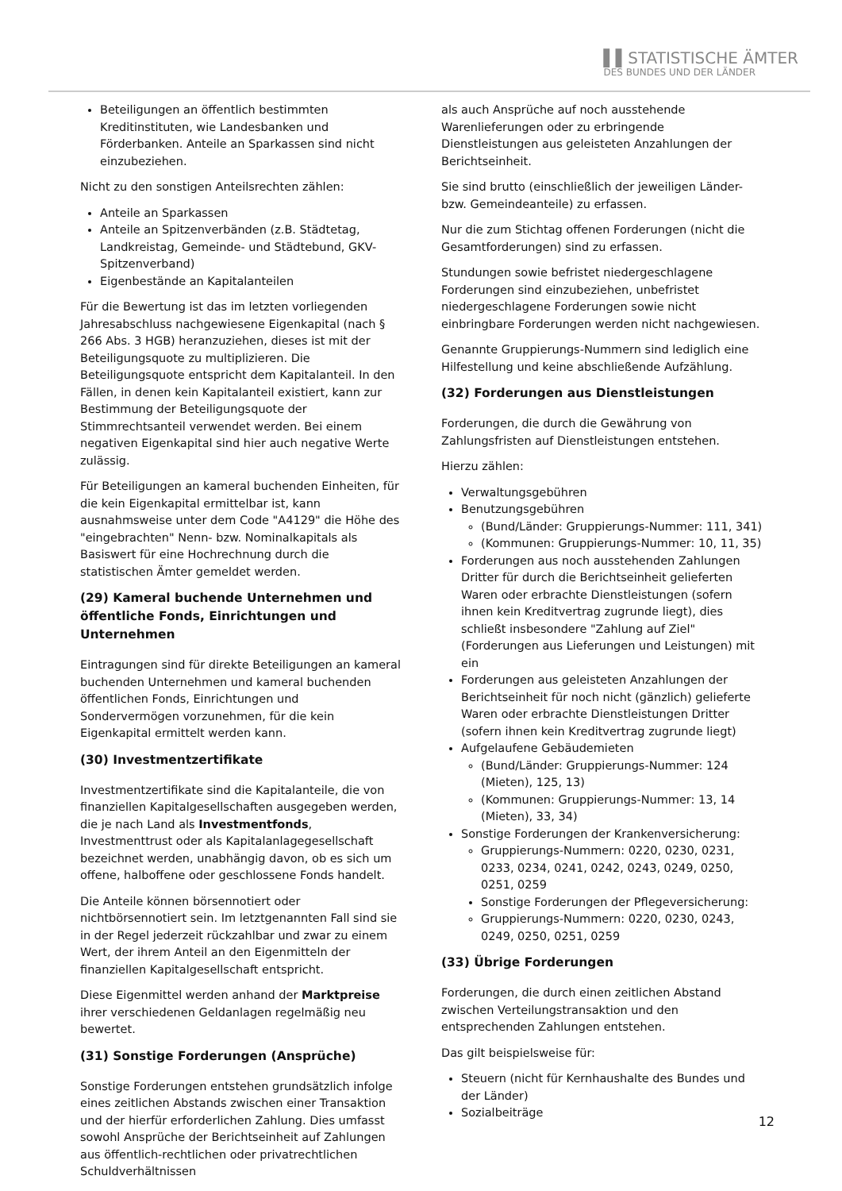▌▌STATISTISCHE ÄMTER
DES BUNDES UND DER LÄNDER
Beteiligungen an öffentlich bestimmten Kreditinstituten, wie Landesbanken und Förderbanken. Anteile an Sparkassen sind nicht einzubeziehen.
Nicht zu den sonstigen Anteilsrechten zählen:
Anteile an Sparkassen
Anteile an Spitzenverbänden (z.B. Städtetag, Landkreistag, Gemeinde- und Städtebund, GKV-Spitzenverband)
Eigenbestände an Kapitalanteilen
Für die Bewertung ist das im letzten vorliegenden Jahresabschluss nachgewiesene Eigenkapital (nach § 266 Abs. 3 HGB) heranzuziehen, dieses ist mit der Beteiligungsquote zu multiplizieren. Die Beteiligungsquote entspricht dem Kapitalanteil. In den Fällen, in denen kein Kapitalanteil existiert, kann zur Bestimmung der Beteiligungsquote der Stimmrechtsanteil verwendet werden. Bei einem negativen Eigenkapital sind hier auch negative Werte zulässig.
Für Beteiligungen an kameral buchenden Einheiten, für die kein Eigenkapital ermittelbar ist, kann ausnahmsweise unter dem Code "A4129" die Höhe des "eingebrachten" Nenn- bzw. Nominalkapitals als Basiswert für eine Hochrechnung durch die statistischen Ämter gemeldet werden.
(29) Kameral buchende Unternehmen und öffentliche Fonds, Einrichtungen und Unternehmen
Eintragungen sind für direkte Beteiligungen an kameral buchenden Unternehmen und kameral buchenden öffentlichen Fonds, Einrichtungen und Sondervermögen vorzunehmen, für die kein Eigenkapital ermittelt werden kann.
(30) Investmentzertifikate
Investmentzertifikate sind die Kapitalanteile, die von finanziellen Kapitalgesellschaften ausgegeben werden, die je nach Land als Investmentfonds, Investmenttrust oder als Kapitalanlagegesellschaft bezeichnet werden, unabhängig davon, ob es sich um offene, halboffene oder geschlossene Fonds handelt.
Die Anteile können börsennotiert oder nichtbörsennotiert sein. Im letztgenannten Fall sind sie in der Regel jederzeit rückzahlbar und zwar zu einem Wert, der ihrem Anteil an den Eigenmitteln der finanziellen Kapitalgesellschaft entspricht.
Diese Eigenmittel werden anhand der Marktpreise ihrer verschiedenen Geldanlagen regelmäßig neu bewertet.
(31) Sonstige Forderungen (Ansprüche)
Sonstige Forderungen entstehen grundsätzlich infolge eines zeitlichen Abstands zwischen einer Transaktion und der hierfür erforderlichen Zahlung. Dies umfasst sowohl Ansprüche der Berichtseinheit auf Zahlungen aus öffentlich-rechtlichen oder privatrechtlichen Schuldverhältnissen
als auch Ansprüche auf noch ausstehende Warenlieferungen oder zu erbringende Dienstleistungen aus geleisteten Anzahlungen der Berichtseinheit.
Sie sind brutto (einschließlich der jeweiligen Länder- bzw. Gemeindeanteile) zu erfassen.
Nur die zum Stichtag offenen Forderungen (nicht die Gesamtforderungen) sind zu erfassen.
Stundungen sowie befristet niedergeschlagene Forderungen sind einzubeziehen, unbefristet niedergeschlagene Forderungen sowie nicht einbringbare Forderungen werden nicht nachgewiesen.
Genannte Gruppierungs-Nummern sind lediglich eine Hilfestellung und keine abschließende Aufzählung.
(32) Forderungen aus Dienstleistungen
Forderungen, die durch die Gewährung von Zahlungsfristen auf Dienstleistungen entstehen.
Hierzu zählen:
Verwaltungsgebühren
Benutzungsgebühren
(Bund/Länder: Gruppierungs-Nummer: 111, 341)
(Kommunen: Gruppierungs-Nummer: 10, 11, 35)
Forderungen aus noch ausstehenden Zahlungen Dritter für durch die Berichtseinheit gelieferten Waren oder erbrachte Dienstleistungen (sofern ihnen kein Kreditvertrag zugrunde liegt), dies schließt insbesondere "Zahlung auf Ziel" (Forderungen aus Lieferungen und Leistungen) mit ein
Forderungen aus geleisteten Anzahlungen der Berichtseinheit für noch nicht (gänzlich) gelieferte Waren oder erbrachte Dienstleistungen Dritter (sofern ihnen kein Kreditvertrag zugrunde liegt)
Aufgelaufene Gebäudemieten
(Bund/Länder: Gruppierungs-Nummer: 124 (Mieten), 125, 13)
(Kommunen: Gruppierungs-Nummer: 13, 14 (Mieten), 33, 34)
Sonstige Forderungen der Krankenversicherung:
Gruppierungs-Nummern: 0220, 0230, 0231, 0233, 0234, 0241, 0242, 0243, 0249, 0250, 0251, 0259
Sonstige Forderungen der Pflegeversicherung:
Gruppierungs-Nummern: 0220, 0230, 0243, 0249, 0250, 0251, 0259
(33) Übrige Forderungen
Forderungen, die durch einen zeitlichen Abstand zwischen Verteilungstransaktion und den entsprechenden Zahlungen entstehen.
Das gilt beispielsweise für:
Steuern (nicht für Kernhaushalte des Bundes und der Länder)
Sozialbeiträge
12